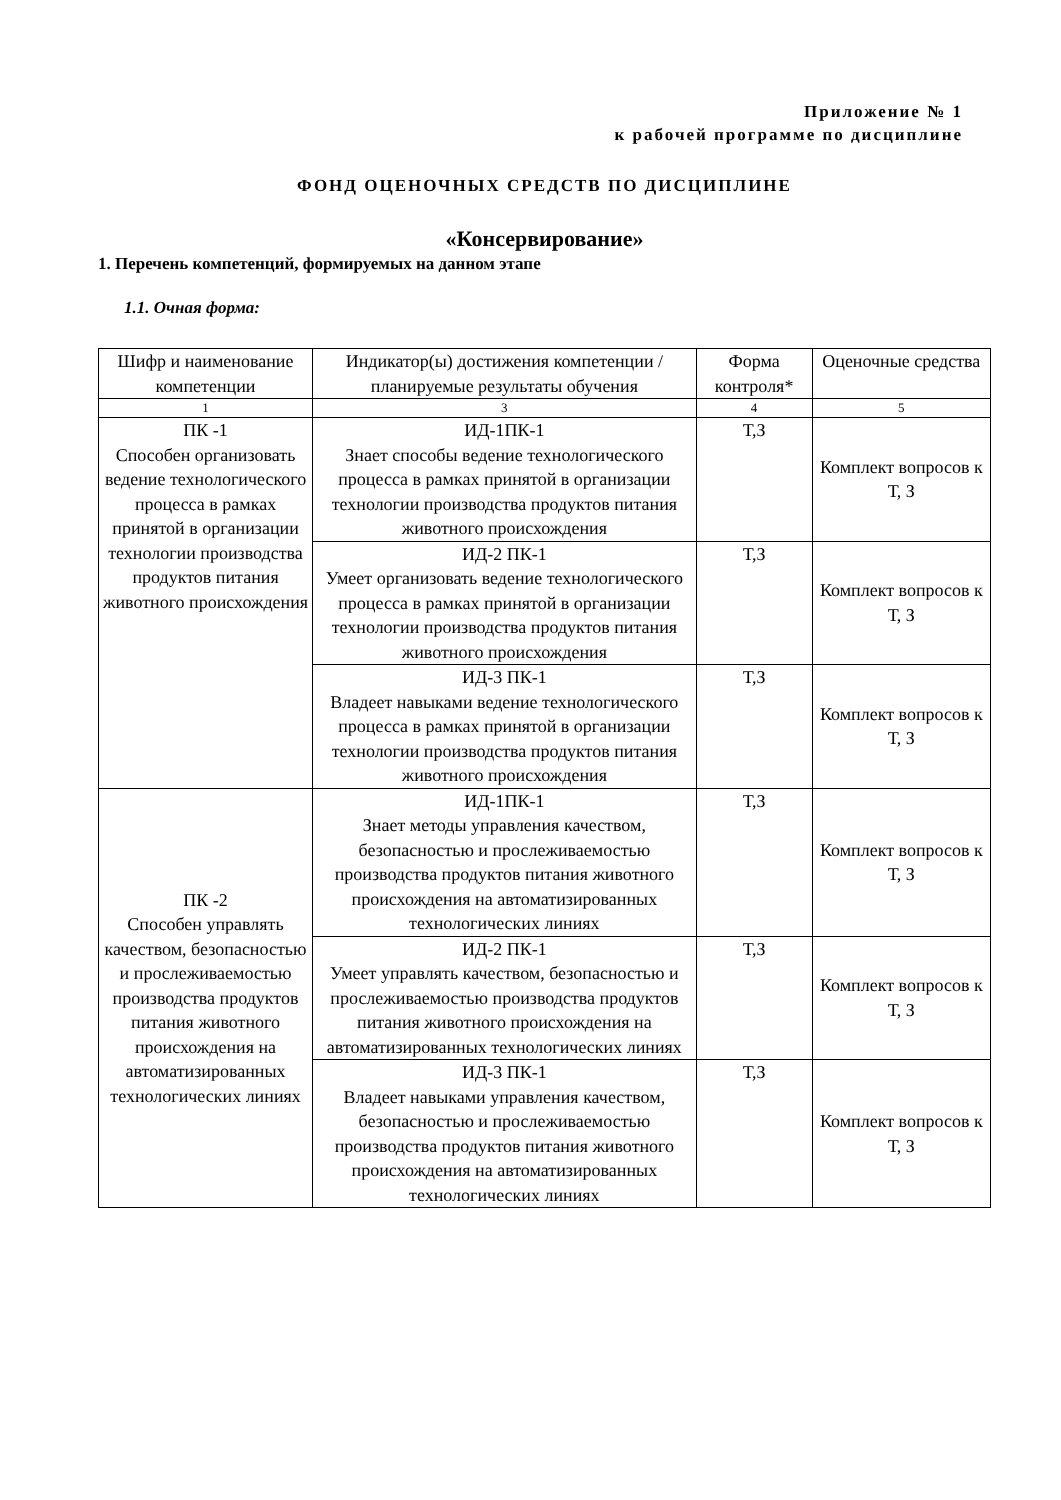Приложение № 1
к рабочей программе по дисциплине
ФОНД ОЦЕНОЧНЫХ СРЕДСТВ ПО ДИСЦИПЛИНЕ
«Консервирование»
1. Перечень компетенций, формируемых на данном этапе
1.1. Очная форма:
| Шифр и наименование компетенции | Индикатор(ы) достижения компетенции / планируемые результаты обучения | Форма контроля* | Оценочные средства |
| 1 | 3 | 4 | 5 |
| ПК -1 Способен организовать ведение технологического процесса в рамках принятой в организации технологии производства продуктов питания животного происхождения | ИД-1ПК-1 Знает способы ведение технологического процесса в рамках принятой в организации технологии производства продуктов питания животного происхождения | Т,З | Комплект вопросов к Т, З |
| | ИД-2 ПК-1 Умеет организовать ведение технологического процесса в рамках принятой в организации технологии производства продуктов питания животного происхождения | Т,З | Комплект вопросов к Т, З |
| | ИД-3 ПК-1 Владеет навыками ведение технологического процесса в рамках принятой в организации технологии производства продуктов питания животного происхождения | Т,З | Комплект вопросов к Т, З |
| ПК -2 Способен управлять качеством, безопасностью и прослеживаемостью производства продуктов питания животного происхождения на автоматизированных технологических линиях | ИД-1ПК-1 Знает методы управления качеством, безопасностью и прослеживаемостью производства продуктов питания животного происхождения на автоматизированных технологических линиях | Т,З | Комплект вопросов к Т, З |
| | ИД-2 ПК-1 Умеет управлять качеством, безопасностью и прослеживаемостью производства продуктов питания животного происхождения на автоматизированных технологических линиях | Т,З | Комплект вопросов к Т, З |
| | ИД-3 ПК-1 Владеет навыками управления качеством, безопасностью и прослеживаемостью производства продуктов питания животного происхождения на автоматизированных технологических линиях | Т,З | Комплект вопросов к Т, З |